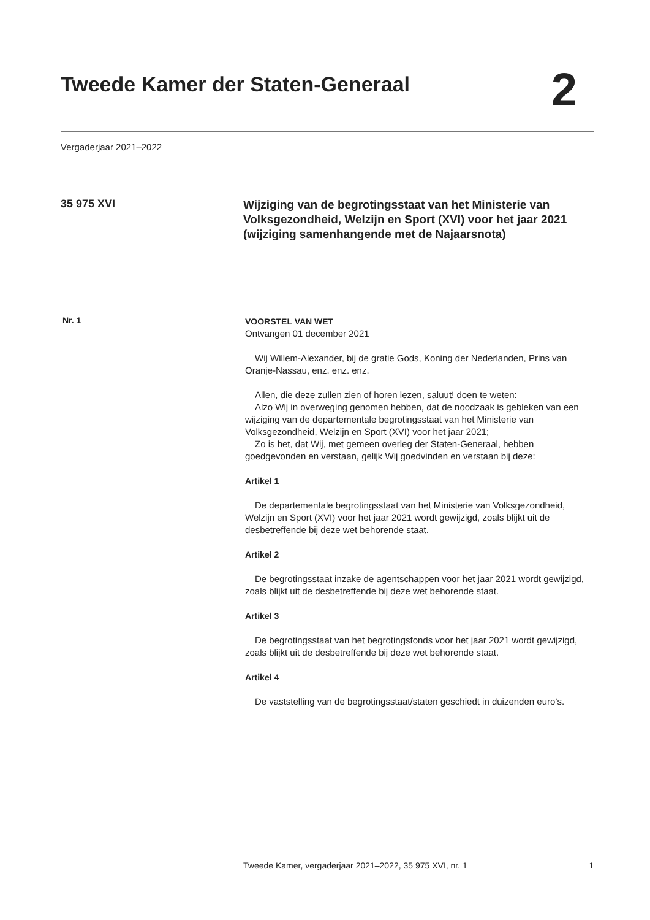Tweede Kamer der Staten-Generaal
2
Vergaderjaar 2021–2022
35 975 XVI
Wijziging van de begrotingsstaat van het Ministerie van Volksgezondheid, Welzijn en Sport (XVI) voor het jaar 2021 (wijziging samenhangende met de Najaarsnota)
Nr. 1
VOORSTEL VAN WET
Ontvangen 01 december 2021
Wij Willem-Alexander, bij de gratie Gods, Koning der Nederlanden, Prins van Oranje-Nassau, enz. enz. enz.
Allen, die deze zullen zien of horen lezen, saluut! doen te weten:
Alzo Wij in overweging genomen hebben, dat de noodzaak is gebleken van een wijziging van de departementale begrotingsstaat van het Ministerie van Volksgezondheid, Welzijn en Sport (XVI) voor het jaar 2021;
Zo is het, dat Wij, met gemeen overleg der Staten-Generaal, hebben goedgevonden en verstaan, gelijk Wij goedvinden en verstaan bij deze:
Artikel 1
De departementale begrotingsstaat van het Ministerie van Volksgezondheid, Welzijn en Sport (XVI) voor het jaar 2021 wordt gewijzigd, zoals blijkt uit de desbetreffende bij deze wet behorende staat.
Artikel 2
De begrotingsstaat inzake de agentschappen voor het jaar 2021 wordt gewijzigd, zoals blijkt uit de desbetreffende bij deze wet behorende staat.
Artikel 3
De begrotingsstaat van het begrotingsfonds voor het jaar 2021 wordt gewijzigd, zoals blijkt uit de desbetreffende bij deze wet behorende staat.
Artikel 4
De vaststelling van de begrotingsstaat/staten geschiedt in duizenden euro’s.
Tweede Kamer, vergaderjaar 2021–2022, 35 975 XVI, nr. 1 1